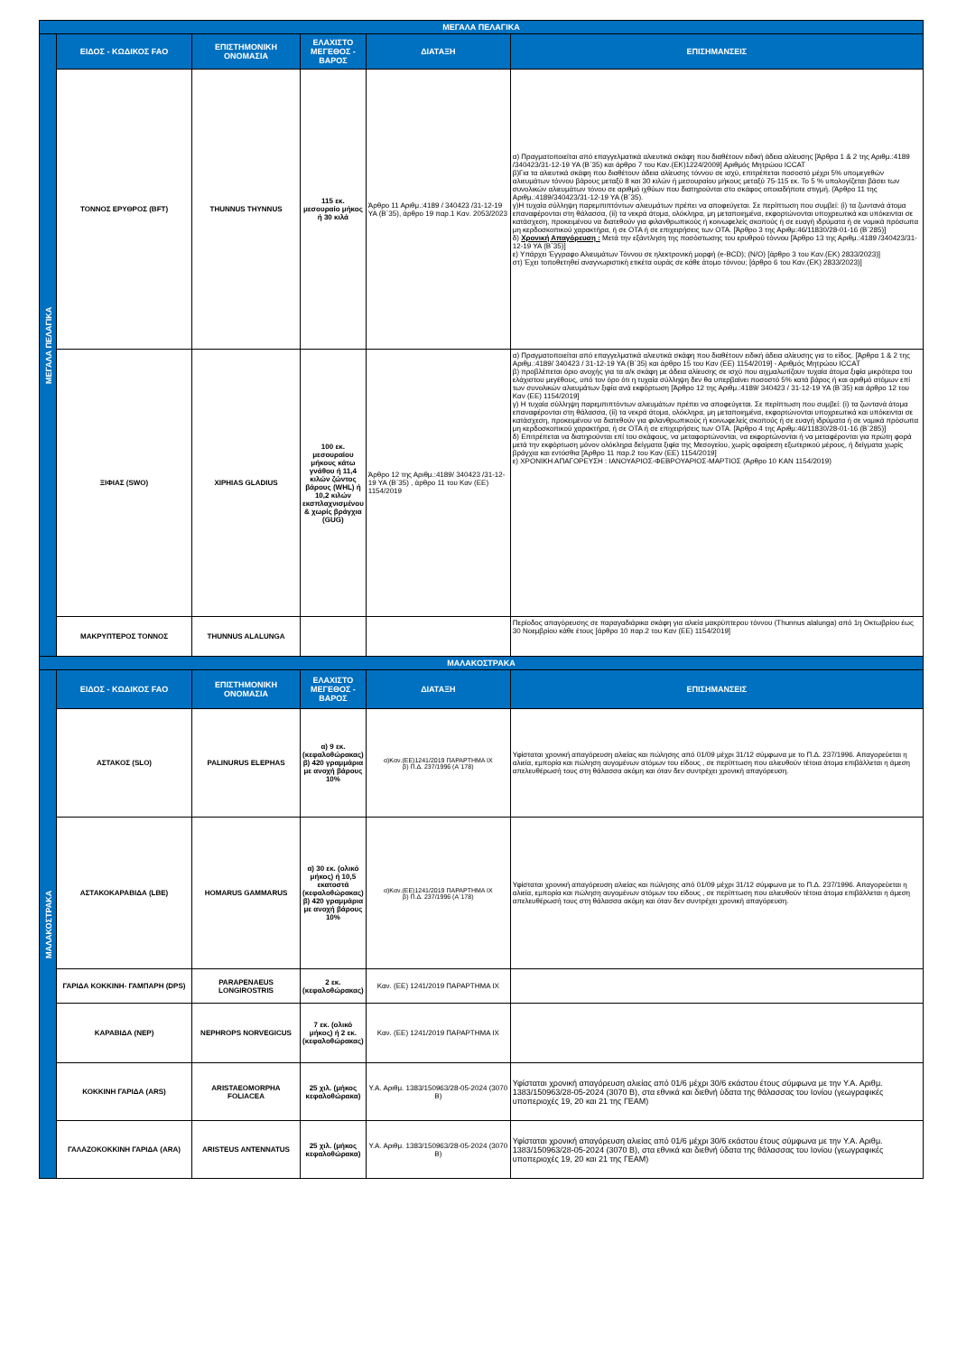| ΜΕΓΑΛΑ ΠΕΛΑΓΙΚΑ | | | | | |
| ΜΕΓΑΛΑ ΠΕΛΑΓΙΚΑ | ΕΙΔΟΣ - ΚΩΔΙΚΟΣ FAO | ΕΠΙΣΤΗΜΟΝΙΚΗ ΟΝΟΜΑΣΙΑ | ΕΛΑΧΙΣΤΟ ΜΕΓΕΘΟΣ - ΒΑΡΟΣ | ΔΙΑΤΑΞΗ | ΕΠΙΣΗΜΑΝΣΕΙΣ |
| | ΤΟΝΝΟΣ ΕΡΥΘΡΟΣ (BFT) | THUNNUS THYNNUS | 115 εκ. μεσουραίο μήκος ή 30 κιλά | Άρθρο 11 Αριθμ.:4189 / 340423 /31-12-19 ΥΑ (Β΄35), άρθρο 19 παρ.1 Καν. 2053/2023 | α) Πραγματοποιείται από επαγγελματικά αλιευτικά σκάφη που διαθέτουν ειδική άδεια αλίευσης [Άρθρα 1 & 2 της Αριθμ.:4189 /340423/31-12-19 ΥΑ (Β΄35) και άρθρο 7 του Καν.(ΕΚ)1224/2009] Αριθμός Μητρώου ICCAT β)Για τα αλιευτικά σκάφη που διαθέτουν άδεια αλίευσης τόννου σε ισχύ, επιτρέπεται ποσοστό μέχρι 5% υπομεγεθών αλιευμάτων τόννου βάρους μεταξύ 8 και 30 κιλών ή μεσουραίου μήκους μεταξύ 75-115 εκ. Το 5 % υπολογίζεται βάσει των συνολικών αλιευμάτων τόνου σε αριθμό ιχθύων που διατηρούνται στο σκάφος οποιαδήποτε στιγμή. (Άρθρο 11 της Αριθμ.:4189/340423/31-12-19 ΥΑ (Β΄35). γ)Η τυχαία σύλληψη παρεμπιπτόντων αλιευμάτων πρέπει να αποφεύγεται. Σε περίπτωση που συμβεί: (i) τα ζωντανά άτομα επαναφέρονται στη θάλασσα, (ii) τα νεκρά άτομα, ολόκληρα, μη μεταποιημένα, εκφορτώνονται υποχρεωτικά και υπόκεινται σε κατάσχεση, προκειμένου να διατεθούν για φιλανθρωπικούς ή κοινωφελείς σκοπούς ή σε ευαγή ιδρύματα ή σε νομικά πρόσωπα μη κερδοσκοπικού χαρακτήρα, ή σε ΟΤΑ ή σε επιχειρήσεις των ΟΤΑ. [Άρθρο 3 της Αριθμ:46/11830/28-01-16 (Β΄285)] δ) Χρονική Απαγόρευση : Μετά την εξάντληση της ποσόστωσης του ερυθρού τόννου [Άρθρο 13 της Αριθμ.:4189 /340423/31-12-19 ΥΑ (Β΄35)] ε) Υπάρχει Έγγραφο Αλιευμάτων Τόννου σε ηλεκτρονική μορφή (e-BCD); (Ν/Ο) [άρθρο 3 του Καν.(ΕΚ) 2833/2023)] στ) Έχει τοποθετηθεί αναγνωριστική ετικέτα ουράς σε κάθε άτομο τόννου; [άρθρο 6 του Καν.(ΕΚ) 2833/2023)] |
| | ΞΙΦΙΑΣ (SWO) | XIPHIAS GLADIUS | 100 εκ. μεσουραίου μήκους κάτω γνάθου ή 11,4 κιλών ζώντος βάρους (WHL) ή 10,2 κιλών εκσπλαχνισμένου & χωρίς βράγχια (GUG) | Άρθρο 12 της Αριθμ.:4189/ 340423 /31-12-19 ΥΑ (Β΄35) , άρθρο 11 του Καν (ΕΕ) 1154/2019 | α) Πραγματοποιείται από επαγγελματικά αλιευτικά σκάφη που διαθέτουν ειδική άδεια αλίευσης για το είδος. [Άρθρα 1 & 2 της Αριθμ.:4189/ 340423 / 31-12-19 ΥΑ (Β΄35) και άρθρο 15 του Καν (ΕΕ) 1154/2019] - Αριθμός Μητρώου ICCAT β) προβλέπεται όριο ανοχής για τα α/κ σκάφη με άδεια αλίευσης σε ισχύ που αιχμαλωτίζουν τυχαία άτομα ξιφία μικρότερα του ελάχιστου μεγέθους, υπό τον όρο ότι η τυχαία σύλληψη δεν θα υπερβαίνει ποσοστό 5% κατά βάρος ή και αριθμό ατόμων επί των συνολικών αλιευμάτων ξιφία ανά εκφόρτωση [Άρθρο 12 της Αριθμ.:4189/ 340423 / 31-12-19 ΥΑ (Β΄35) και άρθρο 12 του Καν (ΕΕ) 1154/2019] γ) Η τυχαία σύλληψη παρεμπιπτόντων αλιευμάτων πρέπει να αποφεύγεται. Σε περίπτωση που συμβεί: (i) τα ζωντανά άτομα επαναφέρονται στη θάλασσα, (ii) τα νεκρά άτομα, ολόκληρα, μη μεταποιημένα, εκφορτώνονται υποχρεωτικά και υπόκεινται σε κατάσχεση, προκειμένου να διατεθούν για φιλανθρωπικούς ή κοινωφελείς σκοπούς ή σε ευαγή ιδρύματα ή σε νομικά πρόσωπα μη κερδοσκοπικού χαρακτήρα, ή σε ΟΤΑ ή σε επιχειρήσεις των ΟΤΑ. [Άρθρο 4 της Αριθμ:46/11830/28-01-16 (Β΄285)] δ) Επιτρέπεται να διατηρούνται επί του σκάφους, να μεταφορτώνονται, να εκφορτώνονται ή να μεταφέρονται για πρώτη φορά μετά την εκφόρτωση μόνον ολόκληρα δείγματα ξιφία της Μεσογείου, χωρίς αφαίρεση εξωτερικού μέρους, ή δείγματα χωρίς βράγχια και εντόσθια [Άρθρο 11 παρ.2 του Καν (ΕΕ) 1154/2019] ε) ΧΡΟΝΙΚΗ ΑΠΑΓΟΡΕΥΣΗ : ΙΑΝΟΥΑΡΙΟΣ-ΦΕΒΡΟΥΑΡΙΟΣ-ΜΑΡΤΙΟΣ (Άρθρο 10 ΚΑΝ 1154/2019) |
| | ΜΑΚΡΥΠΤΕΡΟΣ ΤΟΝΝΟΣ | THUNNUS ALALUNGA | | | Περίοδος απαγόρευσης σε παραγαδιάρικα σκάφη για αλιεία μακρύπτερου τόννου (Thunnus alalunga) από 1η Οκτωβρίου έως 30 Νοεμβρίου κάθε έτους [άρθρο 10 παρ.2 του Καν (ΕΕ) 1154/2019] |
| ΜΑΛΑΚΟΣΤΡΑΚΑ | | | | | |
| ΜΑΛΑΚΟΣΤΡΑΚΑ | ΕΙΔΟΣ - ΚΩΔΙΚΟΣ FAO | ΕΠΙΣΤΗΜΟΝΙΚΗ ΟΝΟΜΑΣΙΑ | ΕΛΑΧΙΣΤΟ ΜΕΓΕΘΟΣ - ΒΑΡΟΣ | ΔΙΑΤΑΞΗ | ΕΠΙΣΗΜΑΝΣΕΙΣ |
| | ΑΣΤΑΚΟΣ (SLO) | PALINURUS ELEPHAS | α) 9 εκ. (κεφαλοθώρακας) β) 420 γραμμάρια με ανοχή βάρους 10% | α)Καν.(ΕΕ)1241/2019 ΠΑΡΑΡΤΗΜΑ ΙΧ β) Π.Δ. 237/1996 (Α΄178) | Υφίσταται χρονική απαγόρευση αλιείας και πώλησης από 01/09 μέχρι 31/12 σύμφωνα με το Π.Δ. 237/1996. Απαγορεύεται η αλιεία, εμπορία και πώληση αυγομένων ατόμων του είδους , σε περίπτωση που αλιευθούν τέτοια άτομα επιβάλλεται η άμεση απελευθέρωσή τους στη θάλασσα ακόμη και όταν δεν συντρέχει χρονική απαγόρευση. |
| | ΑΣΤΑΚΟΚΑΡΑΒΙΔΑ (LBE) | HOMARUS GAMMARUS | α) 30 εκ. (ολικό μήκος) ή 10,5 εκατοστά (κεφαλοθώρακας) β) 420 γραμμάρια με ανοχή βάρους 10% | α)Καν.(ΕΕ)1241/2019 ΠΑΡΑΡΤΗΜΑ ΙΧ β) Π.Δ. 237/1996 (Α΄178) | Υφίσταται χρονική απαγόρευση αλιείας και πώλησης από 01/09 μέχρι 31/12 σύμφωνα με το Π.Δ. 237/1996. Απαγορεύεται η αλιεία, εμπορία και πώληση αυγομένων ατόμων του είδους , σε περίπτωση που αλιευθούν τέτοια άτομα επιβάλλεται η άμεση απελευθέρωσή τους στη θάλασσα ακόμη και όταν δεν συντρέχει χρονική απαγόρευση. |
| | ΓΑΡΙΔΑ ΚΟΚΚΙΝΗ- ΓΑΜΠΑΡΗ (DPS) | PARAPENAEUS LONGIROSTRIS | 2 εκ. (κεφαλοθώρακας) | Καν. (ΕΕ) 1241/2019 ΠΑΡΑΡΤΗΜΑ ΙΧ | |
| | ΚΑΡΑΒΙΔΑ (NEP) | NEPHROPS NORVEGICUS | 7 εκ. (ολικό μήκος) ή 2 εκ. (κεφαλοθώρακας) | Καν. (ΕΕ) 1241/2019 ΠΑΡΑΡΤΗΜΑ ΙΧ | |
| | ΚΟΚΚΙΝΗ ΓΑΡΙΔΑ (ARS) | ARISTAEOMORPHA FOLIACEA | 25 χιλ. (μήκος κεφαλοθώρακα) | Υ.Α. Αριθμ. 1383/150963/28-05-2024 (3070 Β) | Υφίσταται χρονική απαγόρευση αλιείας από 01/6 μέχρι 30/6 εκάστου έτους σύμφωνα με την Υ.Α. Αριθμ. 1383/150963/28-05-2024 (3070 Β), στα εθνικά και διεθνή ύδατα της θάλασσας του Ιονίου (γεωγραφικές υποπεριοχές 19, 20 και 21 της ΓΕΑΜ) |
| | ΓΑΛΑΖΟΚΟΚΚΙΝΗ ΓΑΡΙΔΑ (ARA) | ARISTEUS ANTENNATUS | 25 χιλ. (μήκος κεφαλοθώρακα) | Υ.Α. Αριθμ. 1383/150963/28-05-2024 (3070 Β) | Υφίσταται χρονική απαγόρευση αλιείας από 01/6 μέχρι 30/6 εκάστου έτους σύμφωνα με την Υ.Α. Αριθμ. 1383/150963/28-05-2024 (3070 Β), στα εθνικά και διεθνή ύδατα της θάλασσας του Ιονίου (γεωγραφικές υποπεριοχές 19, 20 και 21 της ΓΕΑΜ) |